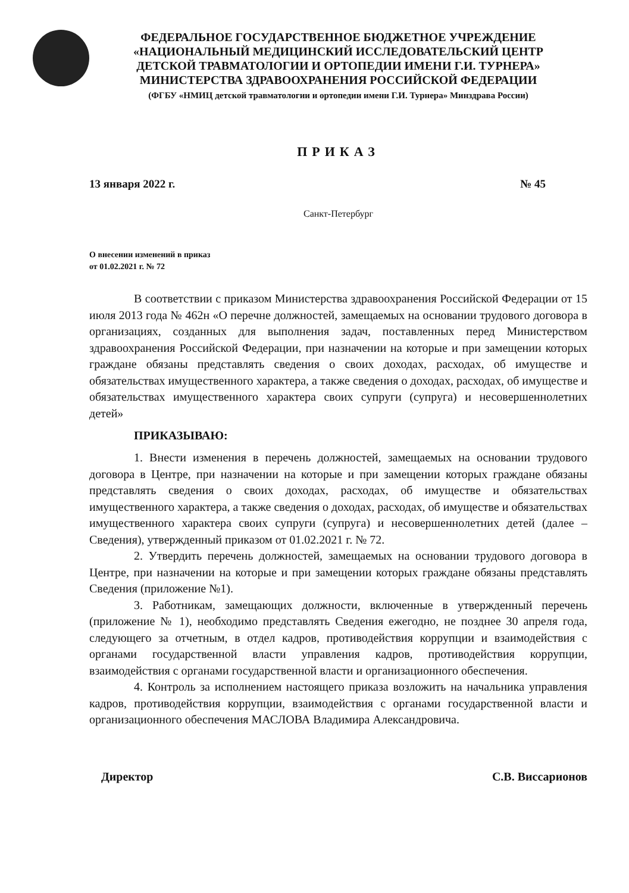ФЕДЕРАЛЬНОЕ ГОСУДАРСТВЕННОЕ БЮДЖЕТНОЕ УЧРЕЖДЕНИЕ
«НАЦИОНАЛЬНЫЙ МЕДИЦИНСКИЙ ИССЛЕДОВАТЕЛЬСКИЙ ЦЕНТР
ДЕТСКОЙ ТРАВМАТОЛОГИИ И ОРТОПЕДИИ ИМЕНИ Г.И. ТУРНЕРА»
МИНИСТЕРСТВА ЗДРАВООХРАНЕНИЯ РОССИЙСКОЙ ФЕДЕРАЦИИ
(ФГБУ «НМИЦ детской травматологии и ортопедии имени Г.И. Турнера» Минздрава России)
ПРИКАЗ
13 января 2022 г. № 45
Санкт-Петербург
О внесении изменений в приказ
от 01.02.2021 г. № 72
В соответствии с приказом Министерства здравоохранения Российской Федерации от 15 июля 2013 года № 462н «О перечне должностей, замещаемых на основании трудового договора в организациях, созданных для выполнения задач, поставленных перед Министерством здравоохранения Российской Федерации, при назначении на которые и при замещении которых граждане обязаны представлять сведения о своих доходах, расходах, об имуществе и обязательствах имущественного характера, а также сведения о доходах, расходах, об имуществе и обязательствах имущественного характера своих супруги (супруга) и несовершеннолетних детей»
ПРИКАЗЫВАЮ:
1. Внести изменения в перечень должностей, замещаемых на основании трудового договора в Центре, при назначении на которые и при замещении которых граждане обязаны представлять сведения о своих доходах, расходах, об имуществе и обязательствах имущественного характера, а также сведения о доходах, расходах, об имуществе и обязательствах имущественного характера своих супруги (супруга) и несовершеннолетних детей (далее – Сведения), утвержденный приказом от 01.02.2021 г. № 72.
2. Утвердить перечень должностей, замещаемых на основании трудового договора в Центре, при назначении на которые и при замещении которых граждане обязаны представлять Сведения (приложение №1).
3. Работникам, замещающих должности, включенные в утвержденный перечень (приложение № 1), необходимо представлять Сведения ежегодно, не позднее 30 апреля года, следующего за отчетным, в отдел кадров, противодействия коррупции и взаимодействия с органами государственной власти управления кадров, противодействия коррупции, взаимодействия с органами государственной власти и организационного обеспечения.
4. Контроль за исполнением настоящего приказа возложить на начальника управления кадров, противодействия коррупции, взаимодействия с органами государственной власти и организационного обеспечения МАСЛОВА Владимира Александровича.
Директор С.В. Виссарионов